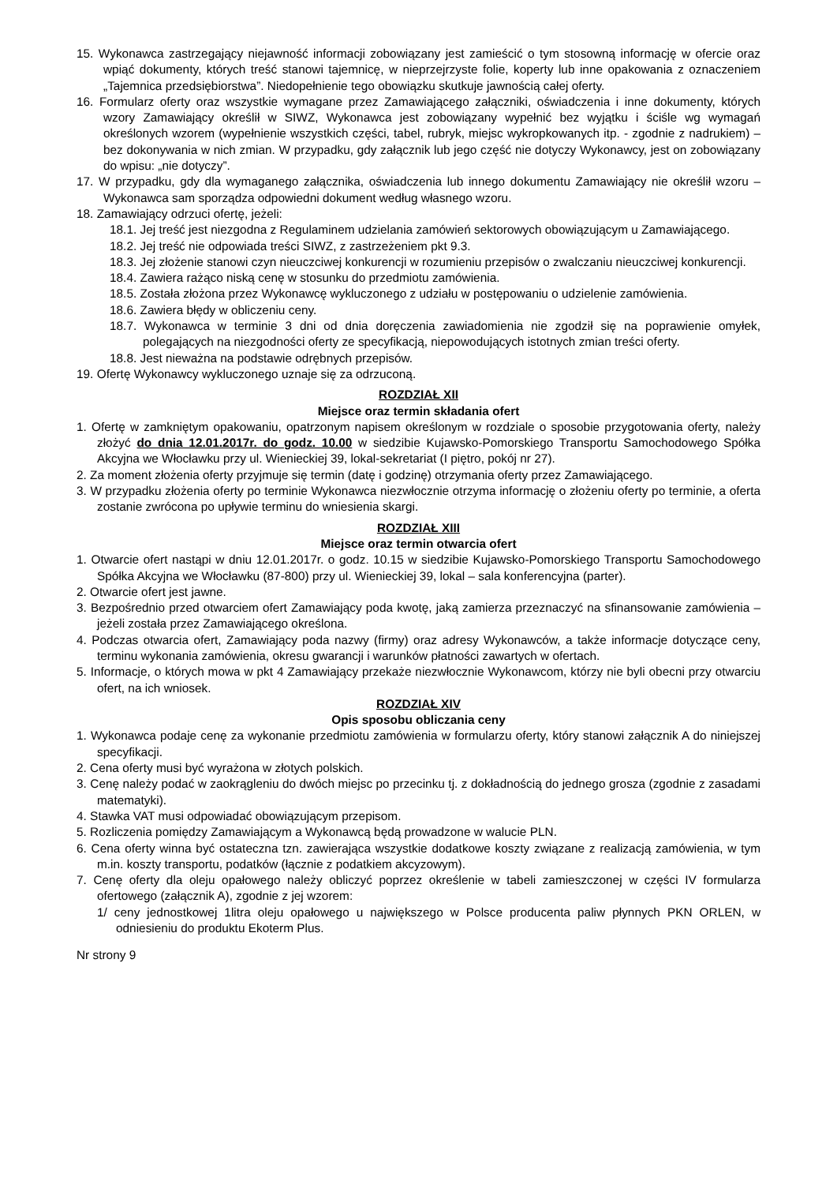15. Wykonawca zastrzegający niejawność informacji zobowiązany jest zamieścić o tym stosowną informację w ofercie oraz wpiąć dokumenty, których treść stanowi tajemnicę, w nieprzejrzyste folie, koperty lub inne opakowania z oznaczeniem „Tajemnica przedsiębiorstwa”. Niedopełnienie tego obowiązku skutkuje jawnością całej oferty.
16. Formularz oferty oraz wszystkie wymagane przez Zamawiającego załączniki, oświadczenia i inne dokumenty, których wzory Zamawiający określił w SIWZ, Wykonawca jest zobowiązany wypełnić bez wyjątku i ściśle wg wymagań określonych wzorem (wypełnienie wszystkich części, tabel, rubryk, miejsc wykropkowanych itp. - zgodnie z nadrukiem) – bez dokonywania w nich zmian. W przypadku, gdy załącznik lub jego część nie dotyczy Wykonawcy, jest on zobowiązany do wpisu: „nie dotyczy”.
17. W przypadku, gdy dla wymaganego załącznika, oświadczenia lub innego dokumentu Zamawiający nie określił wzoru – Wykonawca sam sporządza odpowiedni dokument według własnego wzoru.
18. Zamawiający odrzuci ofertę, jeżeli:
18.1. Jej treść jest niezgodna z Regulaminem udzielania zamówień sektorowych obowiązującym u Zamawiającego.
18.2. Jej treść nie odpowiada treści SIWZ, z zastrzeżeniem pkt 9.3.
18.3. Jej złożenie stanowi czyn nieuczciwej konkurencji w rozumieniu przepisów o zwalczaniu nieuczciwej konkurencji.
18.4. Zawiera rażąco niską cenę w stosunku do przedmiotu zamówienia.
18.5. Została złożona przez Wykonawcę wykluczonego z udziału w postępowaniu o udzielenie zamówienia.
18.6. Zawiera błędy w obliczeniu ceny.
18.7. Wykonawca w terminie 3 dni od dnia doręczenia zawiadomienia nie zgodził się na poprawienie omyłek, polegających na niezgodności oferty ze specyfikacją, niepowodujących istotnych zmian treści oferty.
18.8. Jest nieważna na podstawie odrębnych przepisów.
19. Ofertę Wykonawcy wykluczonego uznaje się za odrzuconą.
ROZDZIAŁ XII
Miejsce oraz termin składania ofert
1. Ofertę w zamkniętym opakowaniu, opatrzonym napisem określonym w rozdziale o sposobie przygotowania oferty, należy złożyć do dnia 12.01.2017r. do godz. 10.00 w siedzibie Kujawsko-Pomorskiego Transportu Samochodowego Spółka Akcyjna we Włocławku przy ul. Wienieckiej 39, lokal-sekretariat (I piętro, pokój nr 27).
2. Za moment złożenia oferty przyjmuje się termin (datę i godzinę) otrzymania oferty przez Zamawiającego.
3. W przypadku złożenia oferty po terminie Wykonawca niezwłocznie otrzyma informację o złożeniu oferty po terminie, a oferta zostanie zwrócona po upływie terminu do wniesienia skargi.
ROZDZIAŁ XIII
Miejsce oraz termin otwarcia ofert
1. Otwarcie ofert nastąpi w dniu 12.01.2017r. o godz. 10.15 w siedzibie Kujawsko-Pomorskiego Transportu Samochodowego Spółka Akcyjna we Włocławku (87-800) przy ul. Wienieckiej 39, lokal – sala konferencyjna (parter).
2. Otwarcie ofert jest jawne.
3. Bezpośrednio przed otwarciem ofert Zamawiający poda kwotę, jaką zamierza przeznaczyć na sfinansowanie zamówienia – jeżeli została przez Zamawiającego określona.
4. Podczas otwarcia ofert, Zamawiający poda nazwy (firmy) oraz adresy Wykonawców, a także informacje dotyczące ceny, terminu wykonania zamówienia, okresu gwarancji i warunków płatności zawartych w ofertach.
5. Informacje, o których mowa w pkt 4 Zamawiający przekaże niezwłocznie Wykonawcom, którzy nie byli obecni przy otwarciu ofert, na ich wniosek.
ROZDZIAŁ XIV
Opis sposobu obliczania ceny
1. Wykonawca podaje cenę za wykonanie przedmiotu zamówienia w formularzu oferty, który stanowi załącznik A do niniejszej specyfikacji.
2. Cena oferty musi być wyrażona w złotych polskich.
3. Cenę należy podać w zaokrągleniu do dwóch miejsc po przecinku tj. z dokładnością do jednego grosza (zgodnie z zasadami matematyki).
4. Stawka VAT musi odpowiadać obowiązującym przepisom.
5. Rozliczenia pomiędzy Zamawiającym a Wykonawcą będą prowadzone w walucie PLN.
6. Cena oferty winna być ostateczna tzn. zawierająca wszystkie dodatkowe koszty związane z realizacją zamówienia, w tym m.in. koszty transportu, podatków (łącznie z podatkiem akcyzowym).
7. Cenę oferty dla oleju opałowego należy obliczyć poprzez określenie w tabeli zamieszczonej w części IV formularza ofertowego (załącznik A), zgodnie z jej wzorem:
1/ ceny jednostkowej 1litra oleju opałowego u największego w Polsce producenta paliw płynnych PKN ORLEN, w odniesieniu do produktu Ekoterm Plus.
Nr strony 9